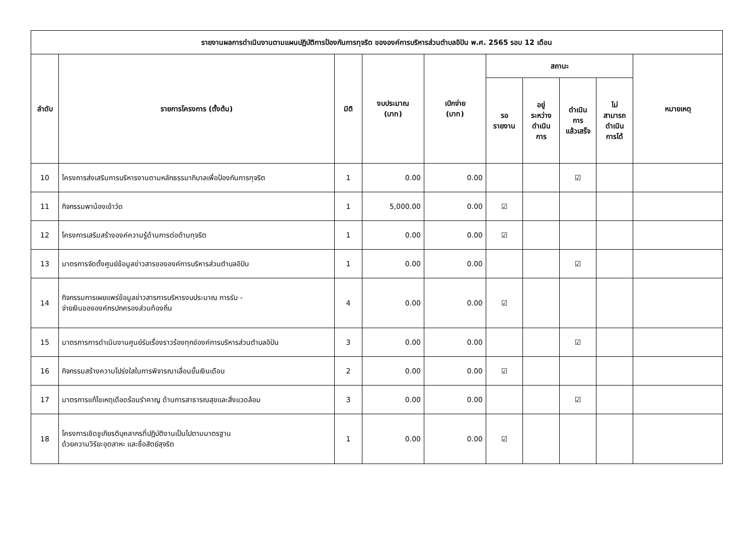| รายงานผลการดำเนินงานตามแผนปฏิบัติการป้องกันการทุจริต ขององค์การบริหารส่วนตำบลอิปัน พ.ศ. 2565 รอบ 12 เดือน | | | | | | | | | |
| --- | --- | --- | --- | --- | --- | --- | --- | --- | --- |
| ลำดับ | รายการโครงการ (ตั้งต้น) | มิติ | งบประมาณ (บาท) | เบิกจ่าย (บาท) | สถานะ | | | | หมายเหตุ |
| | | | | | รอ รายงาน | อยู่ ระหว่าง ดำเนิน การ | ดำเนิน การ แล้วเสร็จ | ไม่ สามารถ ดำเนิน การได้ | |
| 10 | โครงการส่งเสริมการบริหารงานตามหลักธรรมาภิบาลเพื่อป้องกันการทุจริต | 1 | 0.00 | 0.00 | | | ☑ | | |
| 11 | กิจกรรมพาน้องเข้าวัด | 1 | 5,000.00 | 0.00 | ☑ | | | | |
| 12 | โครงการเสริมสร้างองค์ความรู้ด้านการต่อต้านทุจริต | 1 | 0.00 | 0.00 | ☑ | | | | |
| 13 | มาตรการจัดตั้งศูนย์ข้อมูลข่าวสารขององค์การบริหารส่วนตำบลอิปัน | 1 | 0.00 | 0.00 | | | ☑ | | |
| 14 | กิจกรรมการเผยแพร่ข้อมูลข่าวสารการบริหารงบประมาณ การรับ - จ่ายเงินขององค์กรปกครองส่วนท้องถิ่น | 4 | 0.00 | 0.00 | ☑ | | | | |
| 15 | มาตรการการดำเนินงานศูนย์รับเรื่องราวร้องทุกข์องค์การบริหารส่วนตำบลอิปัน | 3 | 0.00 | 0.00 | | | ☑ | | |
| 16 | กิจกรรมสร้างความโปร่งใสในการพิจารณาเลื่อนขั้นเงินเดือน | 2 | 0.00 | 0.00 | ☑ | | | | |
| 17 | มาตรการแก้ไขเหตุเดือดร้อนรำคาญ ด้านการสาธารณสุขและสิ่งแวดล้อม | 3 | 0.00 | 0.00 | | | ☑ | | |
| 18 | โครงการเชิดชูเกียรติบุคลากรที่ปฏิบัติงานเป็นไปตามมาตรฐาน ด้วยความวิริยะอุตสาหะ และซื่อสัตย์สุจริต | 1 | 0.00 | 0.00 | ☑ | | | | |